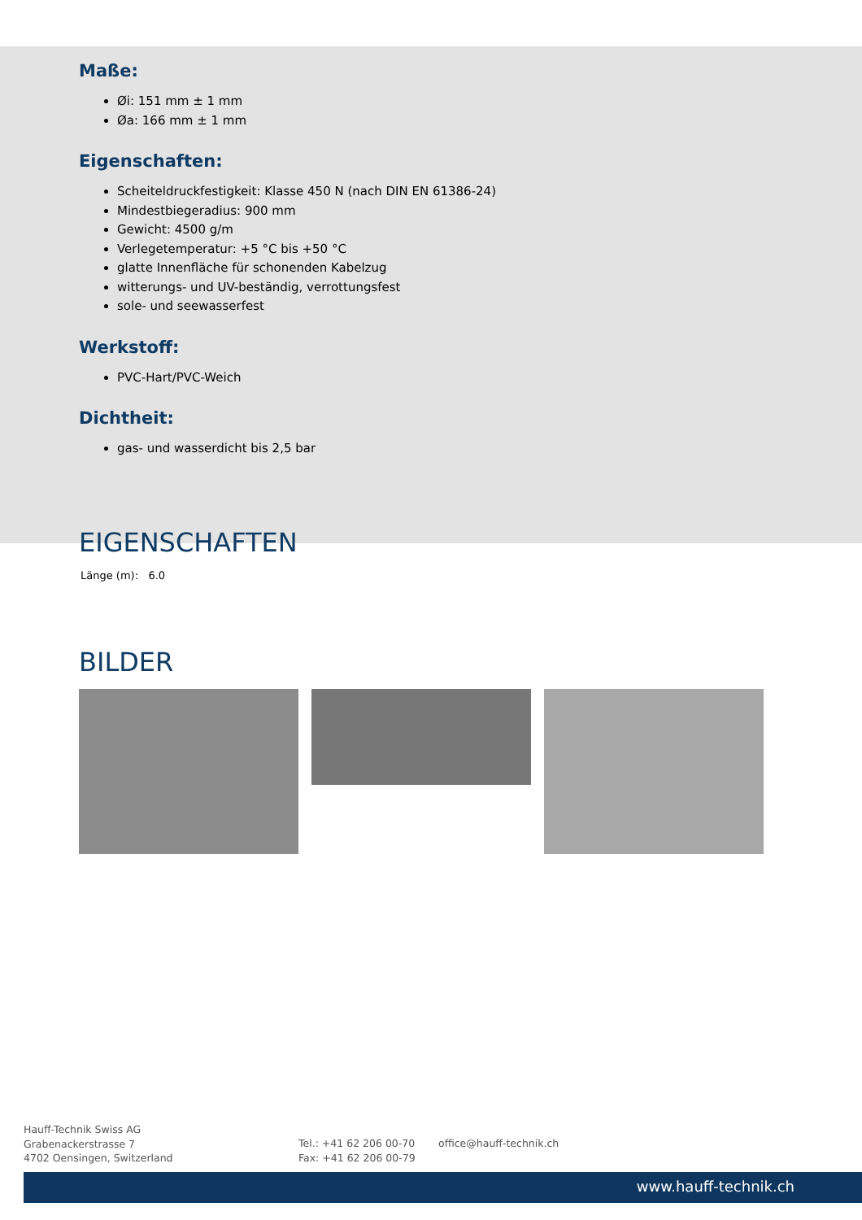Maße:
Øi: 151 mm ± 1 mm
Øa: 166 mm ± 1 mm
Eigenschaften:
Scheiteldruckfestigkeit: Klasse 450 N (nach DIN EN 61386-24)
Mindestbiegeradius: 900 mm
Gewicht: 4500 g/m
Verlegetemperatur: +5 °C bis +50 °C
glatte Innenfläche für schonenden Kabelzug
witterungs- und UV-beständig, verrottungsfest
sole- und seewasserfest
Werkstoff:
PVC-Hart/PVC-Weich
Dichtheit:
gas- und wasserdicht bis 2,5 bar
EIGENSCHAFTEN
Länge (m): 6.0
BILDER
Hauff-Technik Swiss AG
Grabenackerstrasse 7
4702 Oensingen, Switzerland
Tel.: +41 62 206 00-70
Fax: +41 62 206 00-79
office@hauff-technik.ch
www.hauff-technik.ch